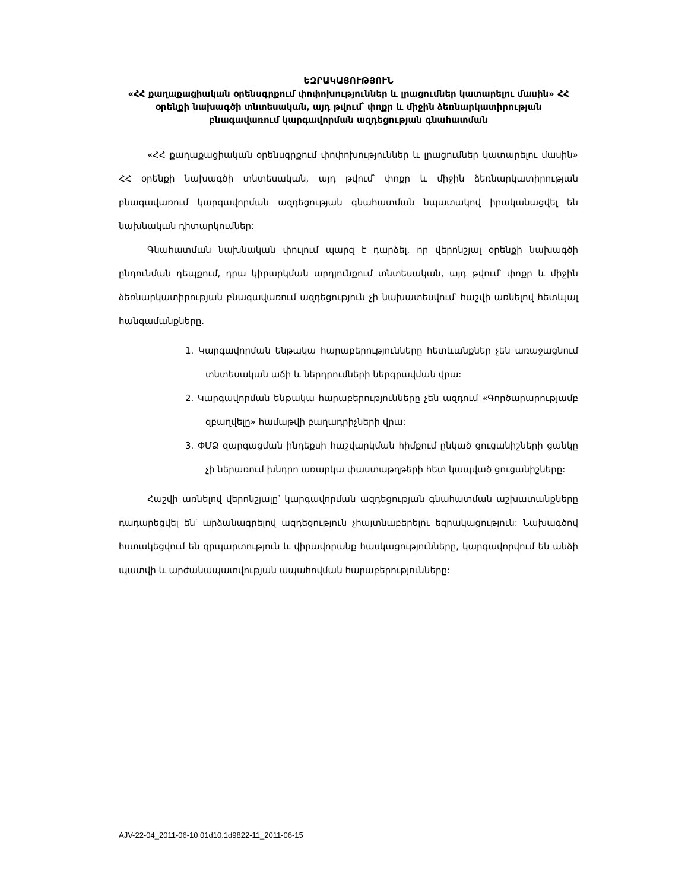ԵԶՐԱԿԱՑՈՒԹՅՈՒՆ
«ՀՀ քաղաքացիական օրենսգրքում փոփոխություններ և լրացումներ կատարելու մասին» ՀՀ օրենքի նախագծի տնտեսական, այդ թվում՝ փոքր և միջին ձեռնարկատիրության բնագավառում կարգավորման ազդեցության գնահատման
«ՀՀ քաղաքացիական օրենսգրքում փոփոխություններ և լրացումներ կատարելու մասին» ՀՀ օրենքի նախագծի տնտեսական, այդ թվում՝ փոքր և միջին ձեռնարկատիրության բնագավառում կարգավորման ազդեցության գնահատման նպատակով իրականացվել են նախնական դիտարկումներ:
Գնահատման նախնական փուլում պարզ է դարձել, որ վերոնշյալ օրենքի նախագծի ընդունման դեպքում, դրա կիրարկման արդյունքում տնտեսական, այդ թվում՝ փոքր և միջին ձեռնարկատիրության բնագավառում ազդեցություն չի նախատեսվում՝ հաշվի առնելով հետևյալ հանգամանքները.
1. Կարգավորման ենթակա հարաբերությունները հետևանքներ չեն առաջացնում տնտեսական աճի և ներդրումների ներգրավման վրա:
2. Կարգավորման ենթակա հարաբերությունները չեն ազդում «Գործարարությամբ զբաղվելը» համաթվի բաղադրիչների վրա:
3. ՓՄՁ զարգացման ինդեքսի հաշվարկման հիմքում ընկած ցուցանիշների ցանկը չի ներառում խնդրո առարկա փաստաթղթերի հետ կապված ցուցանիշները:
Հաշվի առնելով վերոնշյալը՝ կարգավորման ազդեցության գնահատման աշխատանքները դադարեցվել են՝ արձանագրելով ազդեցություն չհայտնաբերելու եզրակացություն: Նախագծով հստակեցվում են զրպարտություն և վիրավորանք հասկացությունները, կարգավորվում են անձի պատվի և արժանապատվության ապահովման հարաբերությունները:
AJV-22-04_2011-06-10 01d10.1d9822-11_2011-06-15